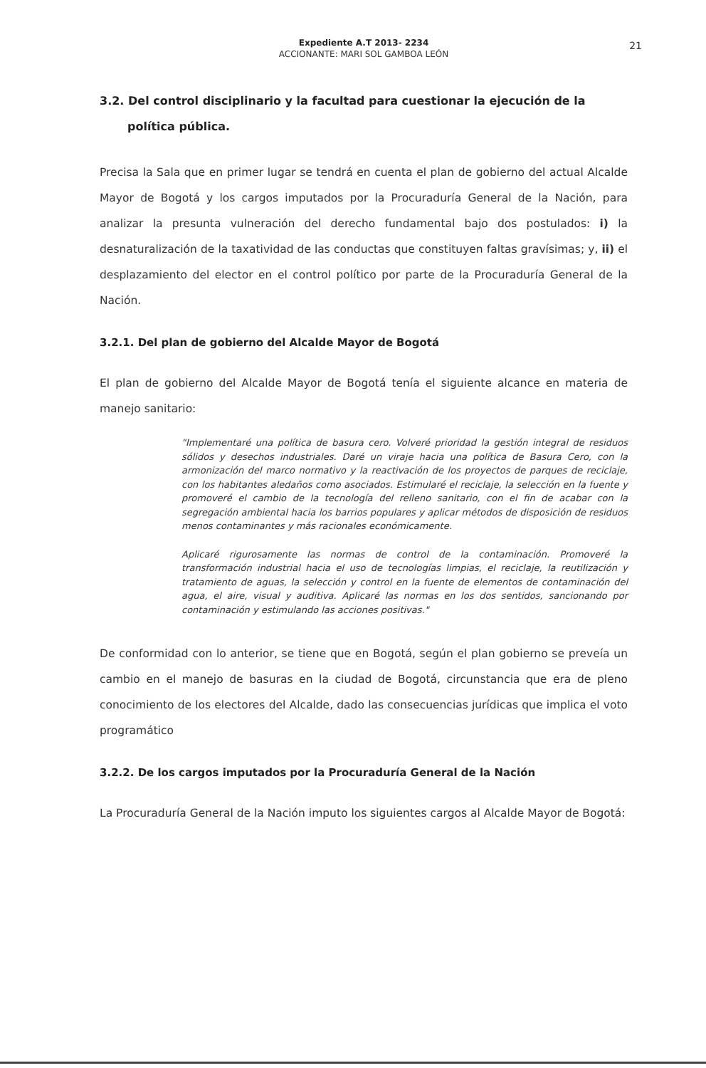Expediente A.T 2013- 2234
ACCIONANTE: MARI SOL GAMBOA LEÓN
21
3.2. Del control disciplinario y la facultad para cuestionar la ejecución de la
política pública.
Precisa la Sala que en primer lugar se tendrá en cuenta el plan de gobierno del actual Alcalde Mayor de Bogotá y los cargos imputados por la Procuraduría General de la Nación, para analizar la presunta vulneración del derecho fundamental bajo dos postulados: i) la desnaturalización de la taxatividad de las conductas que constituyen faltas gravísimas; y, ii) el desplazamiento del elector en el control político por parte de la Procuraduría General de la Nación.
3.2.1. Del plan de gobierno del Alcalde Mayor de Bogotá
El plan de gobierno del Alcalde Mayor de Bogotá tenía el siguiente alcance en materia de manejo sanitario:
"Implementaré una política de basura cero. Volveré prioridad la gestión integral de residuos sólidos y desechos industriales. Daré un viraje hacia una política de Basura Cero, con la armonización del marco normativo y la reactivación de los proyectos de parques de reciclaje, con los habitantes aledaños como asociados. Estimularé el reciclaje, la selección en la fuente y promoveré el cambio de la tecnología del relleno sanitario, con el fin de acabar con la segregación ambiental hacia los barrios populares y aplicar métodos de disposición de residuos menos contaminantes y más racionales económicamente.
Aplicaré rigurosamente las normas de control de la contaminación. Promoveré la transformación industrial hacia el uso de tecnologías limpias, el reciclaje, la reutilización y tratamiento de aguas, la selección y control en la fuente de elementos de contaminación del agua, el aire, visual y auditiva. Aplicaré las normas en los dos sentidos, sancionando por contaminación y estimulando las acciones positivas."
De conformidad con lo anterior, se tiene que en Bogotá, según el plan gobierno se preveía un cambio en el manejo de basuras en la ciudad de Bogotá, circunstancia que era de pleno conocimiento de los electores del Alcalde, dado las consecuencias jurídicas que implica el voto programático
3.2.2. De los cargos imputados por la Procuraduría General de la Nación
La Procuraduría General de la Nación imputo los siguientes cargos al Alcalde Mayor de Bogotá: